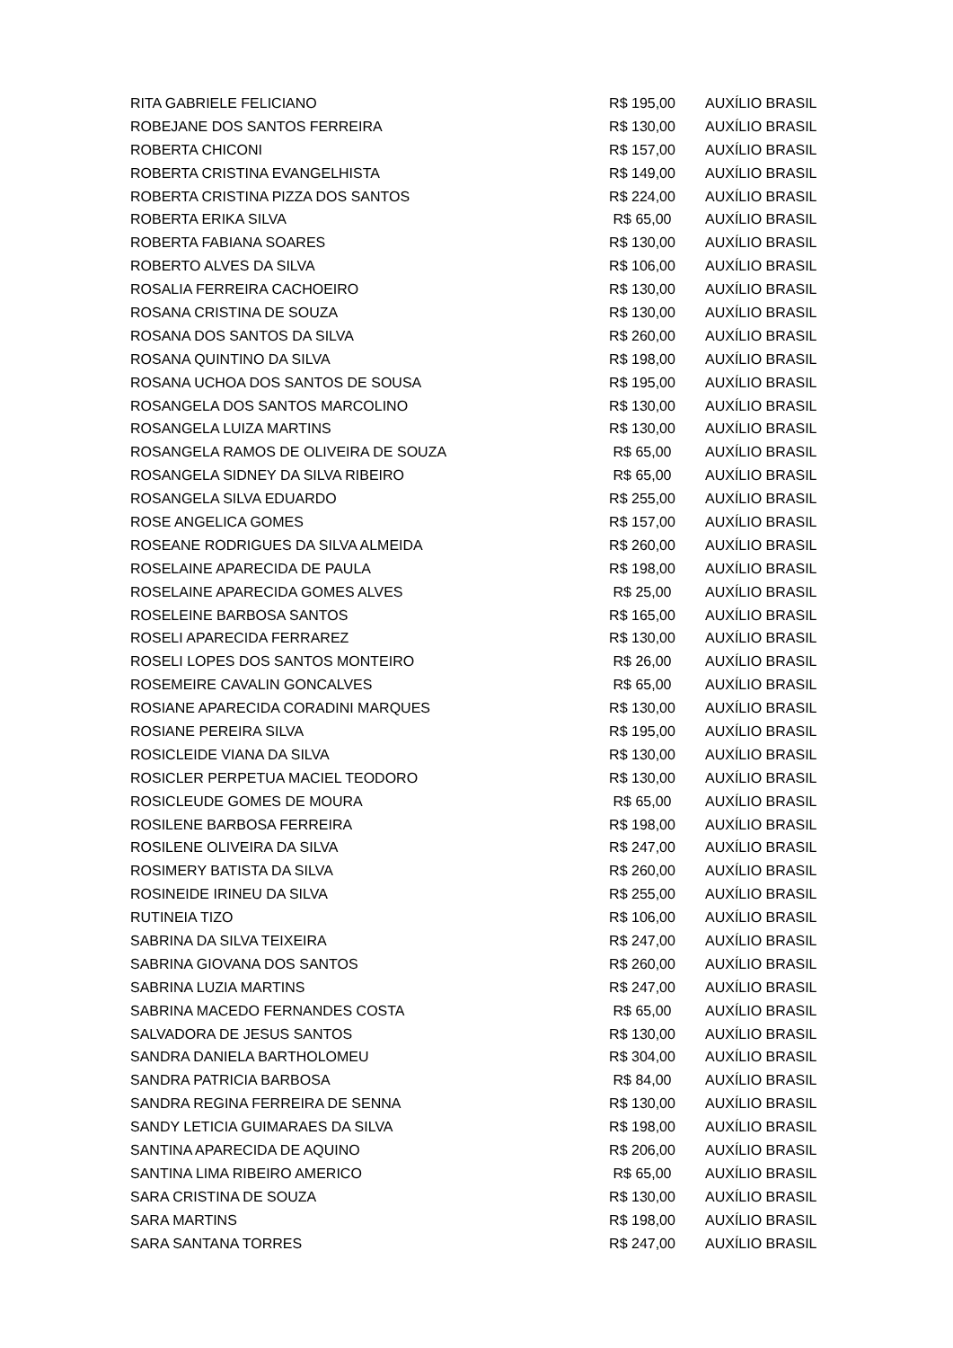| RITA GABRIELE FELICIANO | R$ 195,00 | AUXÍLIO BRASIL |
| ROBEJANE DOS SANTOS FERREIRA | R$ 130,00 | AUXÍLIO BRASIL |
| ROBERTA CHICONI | R$ 157,00 | AUXÍLIO BRASIL |
| ROBERTA CRISTINA EVANGELHISTA | R$ 149,00 | AUXÍLIO BRASIL |
| ROBERTA CRISTINA PIZZA DOS SANTOS | R$ 224,00 | AUXÍLIO BRASIL |
| ROBERTA ERIKA SILVA | R$ 65,00 | AUXÍLIO BRASIL |
| ROBERTA FABIANA SOARES | R$ 130,00 | AUXÍLIO BRASIL |
| ROBERTO ALVES DA SILVA | R$ 106,00 | AUXÍLIO BRASIL |
| ROSALIA FERREIRA CACHOEIRO | R$ 130,00 | AUXÍLIO BRASIL |
| ROSANA CRISTINA DE SOUZA | R$ 130,00 | AUXÍLIO BRASIL |
| ROSANA DOS SANTOS DA SILVA | R$ 260,00 | AUXÍLIO BRASIL |
| ROSANA QUINTINO DA SILVA | R$ 198,00 | AUXÍLIO BRASIL |
| ROSANA UCHOA DOS SANTOS DE SOUSA | R$ 195,00 | AUXÍLIO BRASIL |
| ROSANGELA DOS SANTOS MARCOLINO | R$ 130,00 | AUXÍLIO BRASIL |
| ROSANGELA LUIZA MARTINS | R$ 130,00 | AUXÍLIO BRASIL |
| ROSANGELA RAMOS DE OLIVEIRA DE SOUZA | R$ 65,00 | AUXÍLIO BRASIL |
| ROSANGELA SIDNEY DA SILVA RIBEIRO | R$ 65,00 | AUXÍLIO BRASIL |
| ROSANGELA SILVA EDUARDO | R$ 255,00 | AUXÍLIO BRASIL |
| ROSE ANGELICA GOMES | R$ 157,00 | AUXÍLIO BRASIL |
| ROSEANE RODRIGUES DA SILVA ALMEIDA | R$ 260,00 | AUXÍLIO BRASIL |
| ROSELAINE APARECIDA DE PAULA | R$ 198,00 | AUXÍLIO BRASIL |
| ROSELAINE APARECIDA GOMES ALVES | R$ 25,00 | AUXÍLIO BRASIL |
| ROSELEINE BARBOSA SANTOS | R$ 165,00 | AUXÍLIO BRASIL |
| ROSELI APARECIDA FERRAREZ | R$ 130,00 | AUXÍLIO BRASIL |
| ROSELI LOPES DOS SANTOS MONTEIRO | R$ 26,00 | AUXÍLIO BRASIL |
| ROSEMEIRE CAVALIN GONCALVES | R$ 65,00 | AUXÍLIO BRASIL |
| ROSIANE APARECIDA CORADINI MARQUES | R$ 130,00 | AUXÍLIO BRASIL |
| ROSIANE PEREIRA SILVA | R$ 195,00 | AUXÍLIO BRASIL |
| ROSICLEIDE VIANA DA SILVA | R$ 130,00 | AUXÍLIO BRASIL |
| ROSICLER PERPETUA MACIEL TEODORO | R$ 130,00 | AUXÍLIO BRASIL |
| ROSICLEUDE GOMES DE MOURA | R$ 65,00 | AUXÍLIO BRASIL |
| ROSILENE BARBOSA FERREIRA | R$ 198,00 | AUXÍLIO BRASIL |
| ROSILENE OLIVEIRA DA SILVA | R$ 247,00 | AUXÍLIO BRASIL |
| ROSIMERY BATISTA DA SILVA | R$ 260,00 | AUXÍLIO BRASIL |
| ROSINEIDE IRINEU DA SILVA | R$ 255,00 | AUXÍLIO BRASIL |
| RUTINEIA TIZO | R$ 106,00 | AUXÍLIO BRASIL |
| SABRINA DA SILVA TEIXEIRA | R$ 247,00 | AUXÍLIO BRASIL |
| SABRINA GIOVANA DOS SANTOS | R$ 260,00 | AUXÍLIO BRASIL |
| SABRINA LUZIA MARTINS | R$ 247,00 | AUXÍLIO BRASIL |
| SABRINA MACEDO FERNANDES COSTA | R$ 65,00 | AUXÍLIO BRASIL |
| SALVADORA DE JESUS SANTOS | R$ 130,00 | AUXÍLIO BRASIL |
| SANDRA DANIELA BARTHOLOMEU | R$ 304,00 | AUXÍLIO BRASIL |
| SANDRA PATRICIA BARBOSA | R$ 84,00 | AUXÍLIO BRASIL |
| SANDRA REGINA FERREIRA DE SENNA | R$ 130,00 | AUXÍLIO BRASIL |
| SANDY LETICIA GUIMARAES DA SILVA | R$ 198,00 | AUXÍLIO BRASIL |
| SANTINA APARECIDA DE AQUINO | R$ 206,00 | AUXÍLIO BRASIL |
| SANTINA LIMA RIBEIRO AMERICO | R$ 65,00 | AUXÍLIO BRASIL |
| SARA CRISTINA DE SOUZA | R$ 130,00 | AUXÍLIO BRASIL |
| SARA MARTINS | R$ 198,00 | AUXÍLIO BRASIL |
| SARA SANTANA TORRES | R$ 247,00 | AUXÍLIO BRASIL |